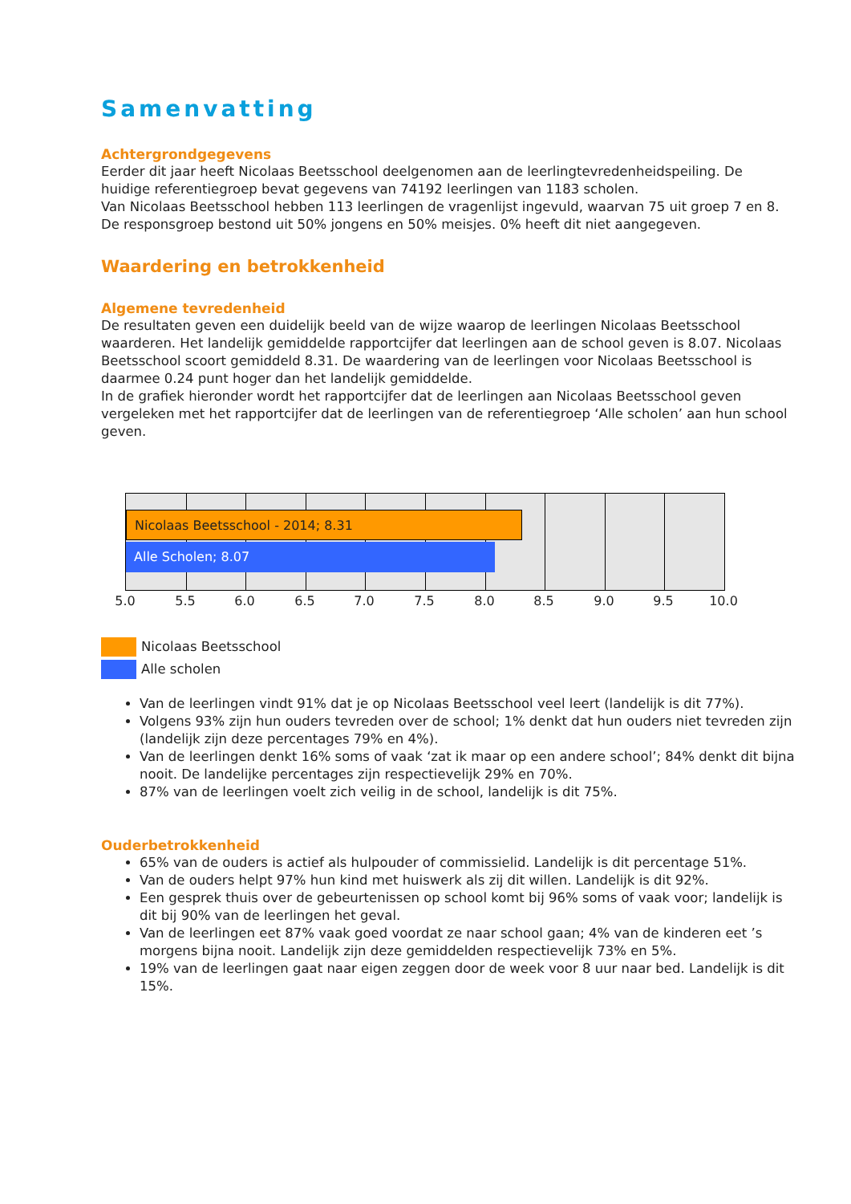Samenvatting
Achtergrondgegevens
Eerder dit jaar heeft Nicolaas Beetsschool deelgenomen aan de leerlingtevredenheidspeiling. De huidige referentiegroep bevat gegevens van 74192 leerlingen van 1183 scholen.
Van Nicolaas Beetsschool hebben 113 leerlingen de vragenlijst ingevuld, waarvan 75 uit groep 7 en 8. De responsgroep bestond uit 50% jongens en 50% meisjes. 0% heeft dit niet aangegeven.
Waardering en betrokkenheid
Algemene tevredenheid
De resultaten geven een duidelijk beeld van de wijze waarop de leerlingen Nicolaas Beetsschool waarderen. Het landelijk gemiddelde rapportcijfer dat leerlingen aan de school geven is 8.07. Nicolaas Beetsschool scoort gemiddeld 8.31. De waardering van de leerlingen voor Nicolaas Beetsschool is daarmee 0.24 punt hoger dan het landelijk gemiddelde.
In de grafiek hieronder wordt het rapportcijfer dat de leerlingen aan Nicolaas Beetsschool geven vergeleken met het rapportcijfer dat de leerlingen van de referentiegroep ‘Alle scholen’ aan hun school geven.
Nicolaas Beetsschool - 2014; 8.31
Alle Scholen; 8.07
5.0 5.5 6.0 6.5 7.0 7.5 8.0 8.5 9.0 9.5 10.0
Nicolaas Beetsschool
Alle scholen
Van de leerlingen vindt 91% dat je op Nicolaas Beetsschool veel leert (landelijk is dit 77%).
Volgens 93% zijn hun ouders tevreden over de school; 1% denkt dat hun ouders niet tevreden zijn (landelijk zijn deze percentages 79% en 4%).
Van de leerlingen denkt 16% soms of vaak ‘zat ik maar op een andere school’; 84% denkt dit bijna nooit. De landelijke percentages zijn respectievelijk 29% en 70%.
87% van de leerlingen voelt zich veilig in de school, landelijk is dit 75%.
Ouderbetrokkenheid
65% van de ouders is actief als hulpouder of commissielid. Landelijk is dit percentage 51%.
Van de ouders helpt 97% hun kind met huiswerk als zij dit willen. Landelijk is dit 92%.
Een gesprek thuis over de gebeurtenissen op school komt bij 96% soms of vaak voor; landelijk is dit bij 90% van de leerlingen het geval.
Van de leerlingen eet 87% vaak goed voordat ze naar school gaan; 4% van de kinderen eet ’s morgens bijna nooit. Landelijk zijn deze gemiddelden respectievelijk 73% en 5%.
19% van de leerlingen gaat naar eigen zeggen door de week voor 8 uur naar bed. Landelijk is dit 15%.